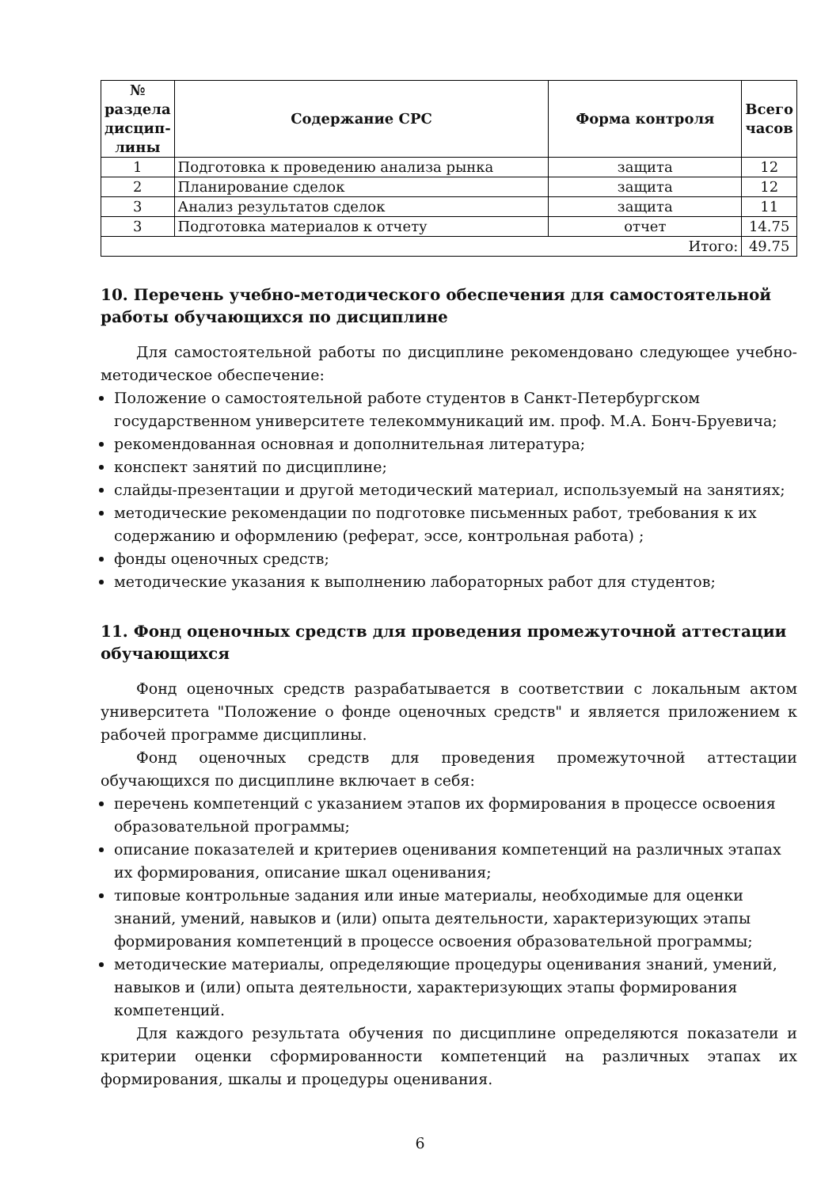| № раздела дисцип-лины | Содержание СРС | Форма контроля | Всего часов |
| --- | --- | --- | --- |
| 1 | Подготовка к проведению анализа рынка | защита | 12 |
| 2 | Планирование сделок | защита | 12 |
| 3 | Анализ результатов сделок | защита | 11 |
| 3 | Подготовка материалов к отчету | отчет | 14.75 |
| Итого: | | | 49.75 |
10. Перечень учебно-методического обеспечения для самостоятельной работы обучающихся по дисциплине
Для самостоятельной работы по дисциплине рекомендовано следующее учебно-методическое обеспечение:
Положение о самостоятельной работе студентов в Санкт-Петербургском государственном университете телекоммуникаций им. проф. М.А. Бонч-Бруевича;
рекомендованная основная и дополнительная литература;
конспект занятий по дисциплине;
слайды-презентации и другой методический материал, используемый на занятиях;
методические рекомендации по подготовке письменных работ, требования к их содержанию и оформлению (реферат, эссе, контрольная работа) ;
фонды оценочных средств;
методические указания к выполнению лабораторных работ для студентов;
11. Фонд оценочных средств для проведения промежуточной аттестации обучающихся
Фонд оценочных средств разрабатывается в соответствии с локальным актом университета "Положение о фонде оценочных средств" и является приложением к рабочей программе дисциплины.
Фонд оценочных средств для проведения промежуточной аттестации обучающихся по дисциплине включает в себя:
перечень компетенций с указанием этапов их формирования в процессе освоения образовательной программы;
описание показателей и критериев оценивания компетенций на различных этапах их формирования, описание шкал оценивания;
типовые контрольные задания или иные материалы, необходимые для оценки знаний, умений, навыков и (или) опыта деятельности, характеризующих этапы формирования компетенций в процессе освоения образовательной программы;
методические материалы, определяющие процедуры оценивания знаний, умений, навыков и (или) опыта деятельности, характеризующих этапы формирования компетенций.
Для каждого результата обучения по дисциплине определяются показатели и критерии оценки сформированности компетенций на различных этапах их формирования, шкалы и процедуры оценивания.
6